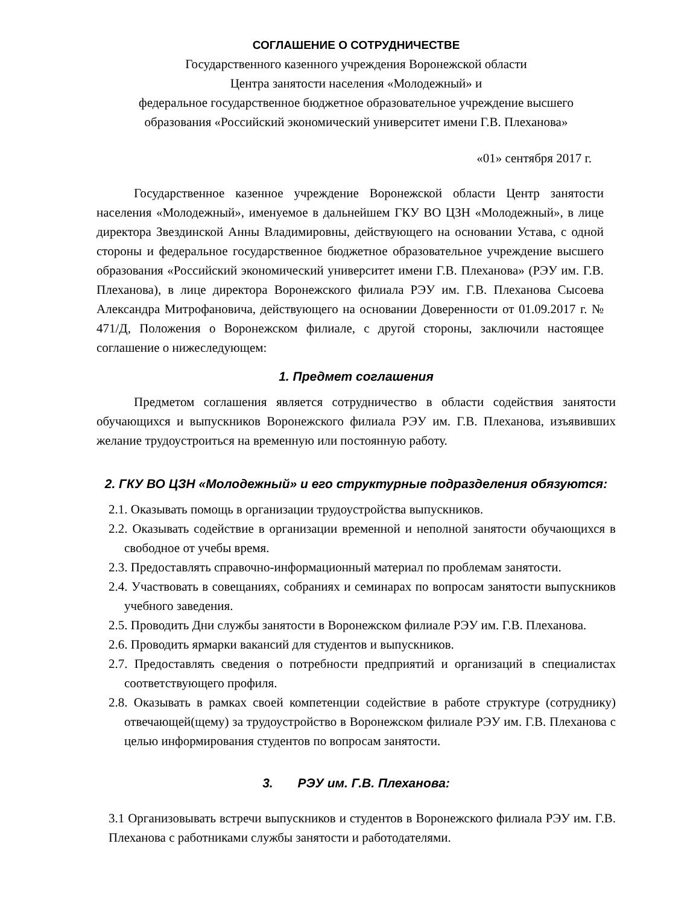СОГЛАШЕНИЕ О СОТРУДНИЧЕСТВЕ
Государственного казенного учреждения Воронежской области
Центра занятости населения «Молодежный» и
федеральное государственное бюджетное образовательное учреждение высшего
образования «Российский экономический университет имени Г.В. Плеханова»
«01» сентября 2017 г.
Государственное казенное учреждение Воронежской области Центр занятости населения «Молодежный», именуемое в дальнейшем ГКУ ВО ЦЗН «Молодежный», в лице директора Звездинской Анны Владимировны, действующего на основании Устава, с одной стороны и федеральное государственное бюджетное образовательное учреждение высшего образования «Российский экономический университет имени Г.В. Плеханова» (РЭУ им. Г.В. Плеханова), в лице директора Воронежского филиала РЭУ им. Г.В. Плеханова Сысоева Александра Митрофановича, действующего на основании Доверенности от 01.09.2017 г. № 471/Д, Положения о Воронежском филиале, с другой стороны, заключили настоящее соглашение о нижеследующем:
1. Предмет соглашения
Предметом соглашения является сотрудничество в области содействия занятости обучающихся и выпускников Воронежского филиала РЭУ им. Г.В. Плеханова, изъявивших желание трудоустроиться на временную или постоянную работу.
2. ГКУ ВО ЦЗН «Молодежный» и его структурные подразделения обязуются:
2.1. Оказывать помощь в организации трудоустройства выпускников.
2.2. Оказывать содействие в организации временной и неполной занятости обучающихся в свободное от учебы время.
2.3. Предоставлять справочно-информационный материал по проблемам занятости.
2.4. Участвовать в совещаниях, собраниях и семинарах по вопросам занятости выпускников учебного заведения.
2.5. Проводить Дни службы занятости в Воронежском филиале РЭУ им. Г.В. Плеханова.
2.6. Проводить ярмарки вакансий для студентов и выпускников.
2.7. Предоставлять сведения о потребности предприятий и организаций в специалистах соответствующего профиля.
2.8. Оказывать в рамках своей компетенции содействие в работе структуре (сотруднику) отвечающей(щему) за трудоустройство в Воронежском филиале РЭУ им. Г.В. Плеханова с целью информирования студентов по вопросам занятости.
3. РЭУ им. Г.В. Плеханова:
3.1 Организовывать встречи выпускников и студентов в Воронежского филиала РЭУ им. Г.В. Плеханова с работниками службы занятости и работодателями.